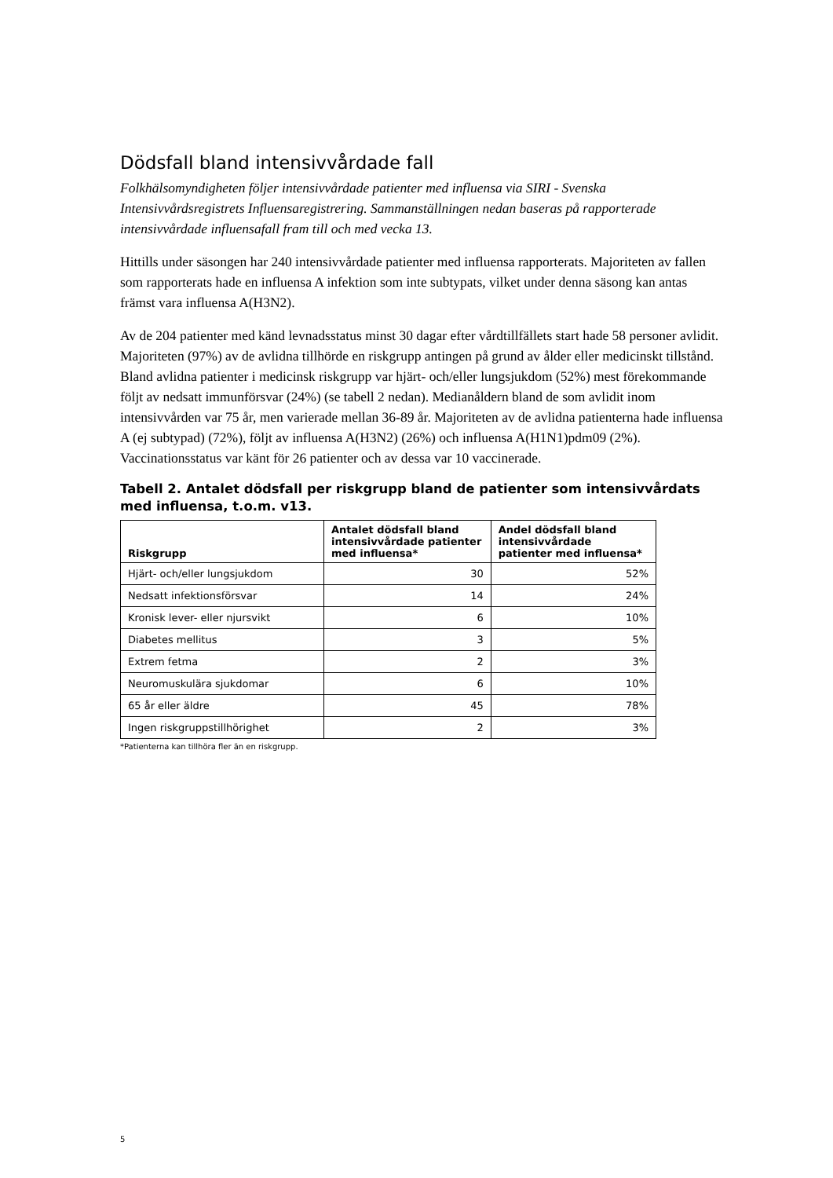Dödsfall bland intensivvårdade fall
Folkhälsomyndigheten följer intensivvårdade patienter med influensa via SIRI - Svenska Intensivvårdsregistrets Influensaregistrering. Sammanställningen nedan baseras på rapporterade intensivvårdade influensafall fram till och med vecka 13.
Hittills under säsongen har 240 intensivvårdade patienter med influensa rapporterats. Majoriteten av fallen som rapporterats hade en influensa A infektion som inte subtypats, vilket under denna säsong kan antas främst vara influensa A(H3N2).
Av de 204 patienter med känd levnadsstatus minst 30 dagar efter vårdtillfällets start hade 58 personer avlidit. Majoriteten (97%) av de avlidna tillhörde en riskgrupp antingen på grund av ålder eller medicinskt tillstånd. Bland avlidna patienter i medicinsk riskgrupp var hjärt- och/eller lungsjukdom (52%) mest förekommande följt av nedsatt immunförsvar (24%) (se tabell 2 nedan). Medianåldern bland de som avlidit inom intensivvården var 75 år, men varierade mellan 36-89 år. Majoriteten av de avlidna patienterna hade influensa A (ej subtypad) (72%), följt av influensa A(H3N2) (26%) och influensa A(H1N1)pdm09 (2%). Vaccinationsstatus var känt för 26 patienter och av dessa var 10 vaccinerade.
Tabell 2. Antalet dödsfall per riskgrupp bland de patienter som intensivvårdats med influensa, t.o.m. v13.
| Riskgrupp | Antalet dödsfall bland intensivvårdade patienter med influensa* | Andel dödsfall bland intensivvårdade patienter med influensa* |
| --- | --- | --- |
| Hjärt- och/eller lungsjukdom | 30 | 52% |
| Nedsatt infektionsförsvar | 14 | 24% |
| Kronisk lever- eller njursvikt | 6 | 10% |
| Diabetes mellitus | 3 | 5% |
| Extrem fetma | 2 | 3% |
| Neuromuskulära sjukdomar | 6 | 10% |
| 65 år eller äldre | 45 | 78% |
| Ingen riskgruppstillhörighet | 2 | 3% |
*Patienterna kan tillhöra fler än en riskgrupp.
5